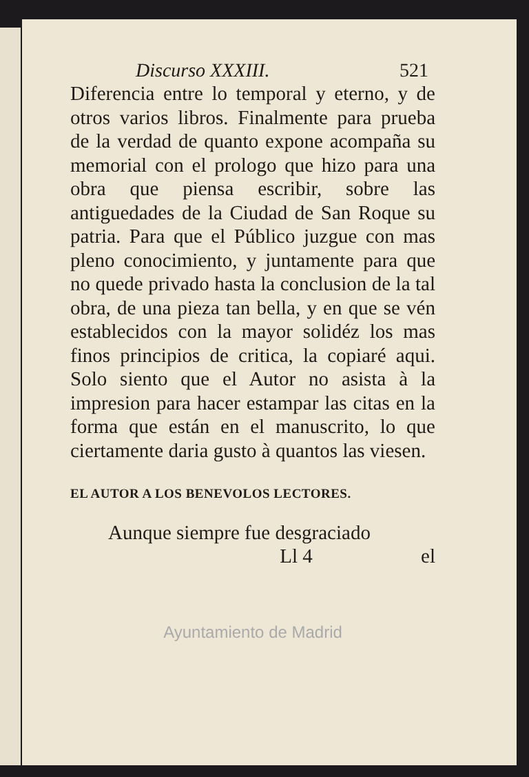Discurso XXXIII. 521
Diferencia entre lo temporal y eterno, y de otros varios libros. Finalmente para prueba de la verdad de quanto expone acompaña su memorial con el prologo que hizo para una obra que piensa escribir, sobre las antiguedades de la Ciudad de San Roque su patria. Para que el Público juzgue con mas pleno conocimiento, y juntamente para que no quede privado hasta la conclusion de la tal obra, de una pieza tan bella, y en que se vén establecidos con la mayor solidéz los mas finos principios de critica, la copiaré aqui. Solo siento que el Autor no asista à la impresion para hacer estampar las citas en la forma que están en el manuscrito, lo que ciertamente daria gusto à quantos las viesen.
EL AUTOR A LOS BENEVOLOS LECTORES.
Aunque siempre fue desgraciado
Ll 4 el
Ayuntamiento de Madrid